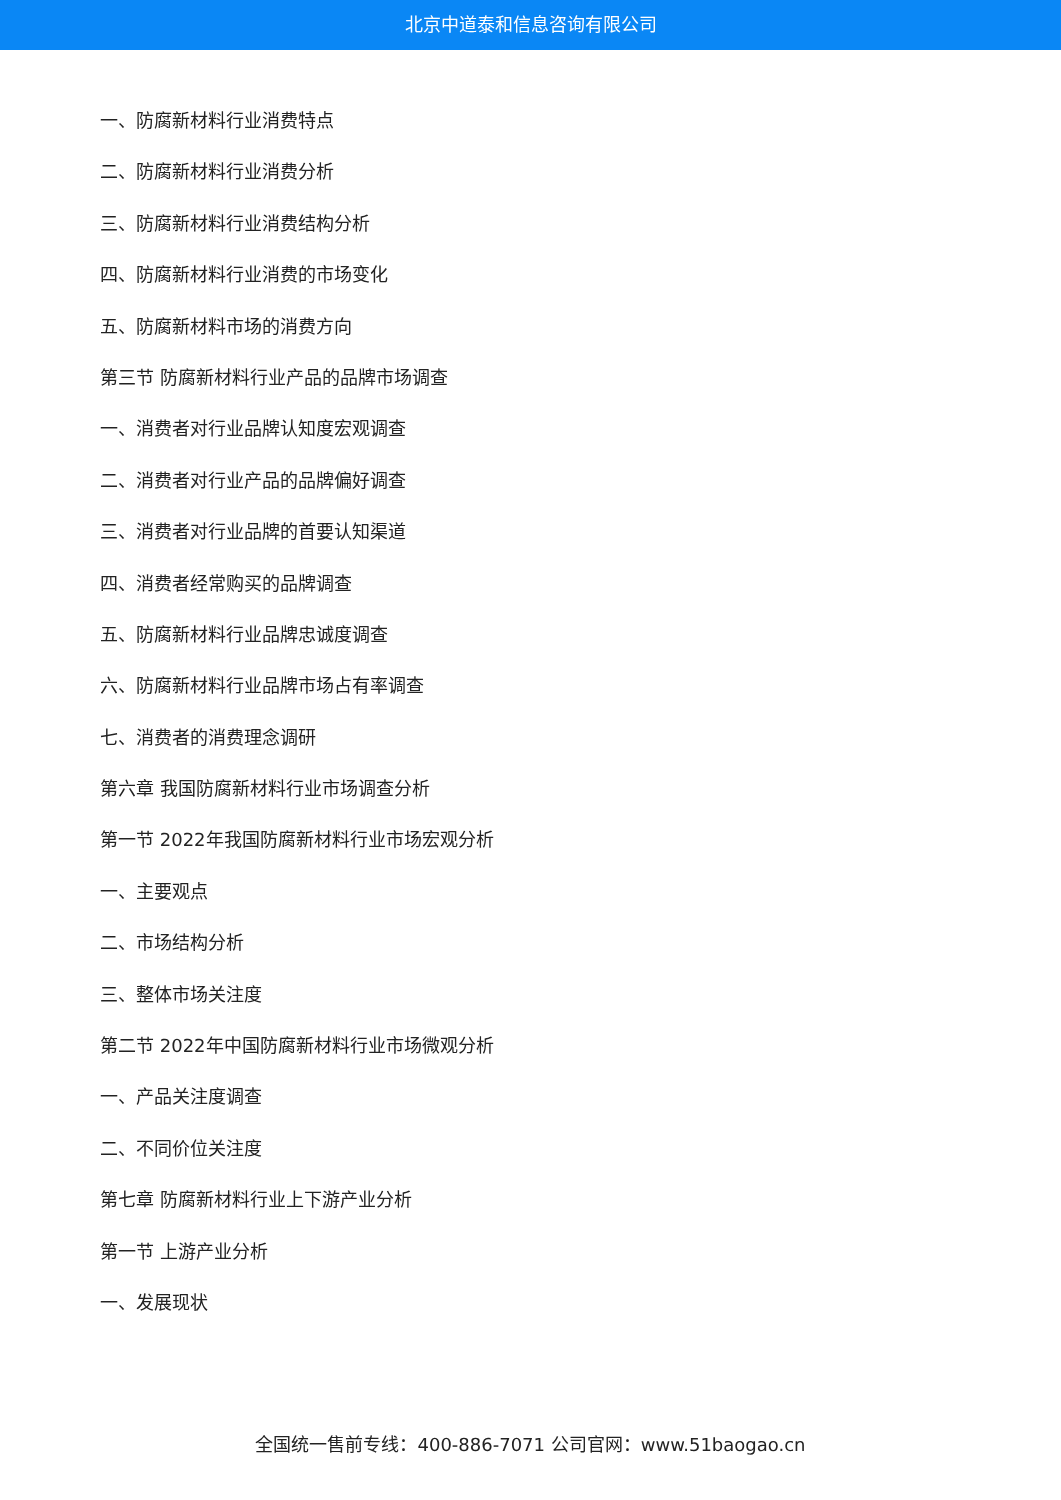北京中道泰和信息咨询有限公司
一、防腐新材料行业消费特点
二、防腐新材料行业消费分析
三、防腐新材料行业消费结构分析
四、防腐新材料行业消费的市场变化
五、防腐新材料市场的消费方向
第三节 防腐新材料行业产品的品牌市场调查
一、消费者对行业品牌认知度宏观调查
二、消费者对行业产品的品牌偏好调查
三、消费者对行业品牌的首要认知渠道
四、消费者经常购买的品牌调查
五、防腐新材料行业品牌忠诚度调查
六、防腐新材料行业品牌市场占有率调查
七、消费者的消费理念调研
第六章 我国防腐新材料行业市场调查分析
第一节 2022年我国防腐新材料行业市场宏观分析
一、主要观点
二、市场结构分析
三、整体市场关注度
第二节 2022年中国防腐新材料行业市场微观分析
一、产品关注度调查
二、不同价位关注度
第七章 防腐新材料行业上下游产业分析
第一节 上游产业分析
一、发展现状
全国统一售前专线：400-886-7071 公司官网：www.51baogao.cn